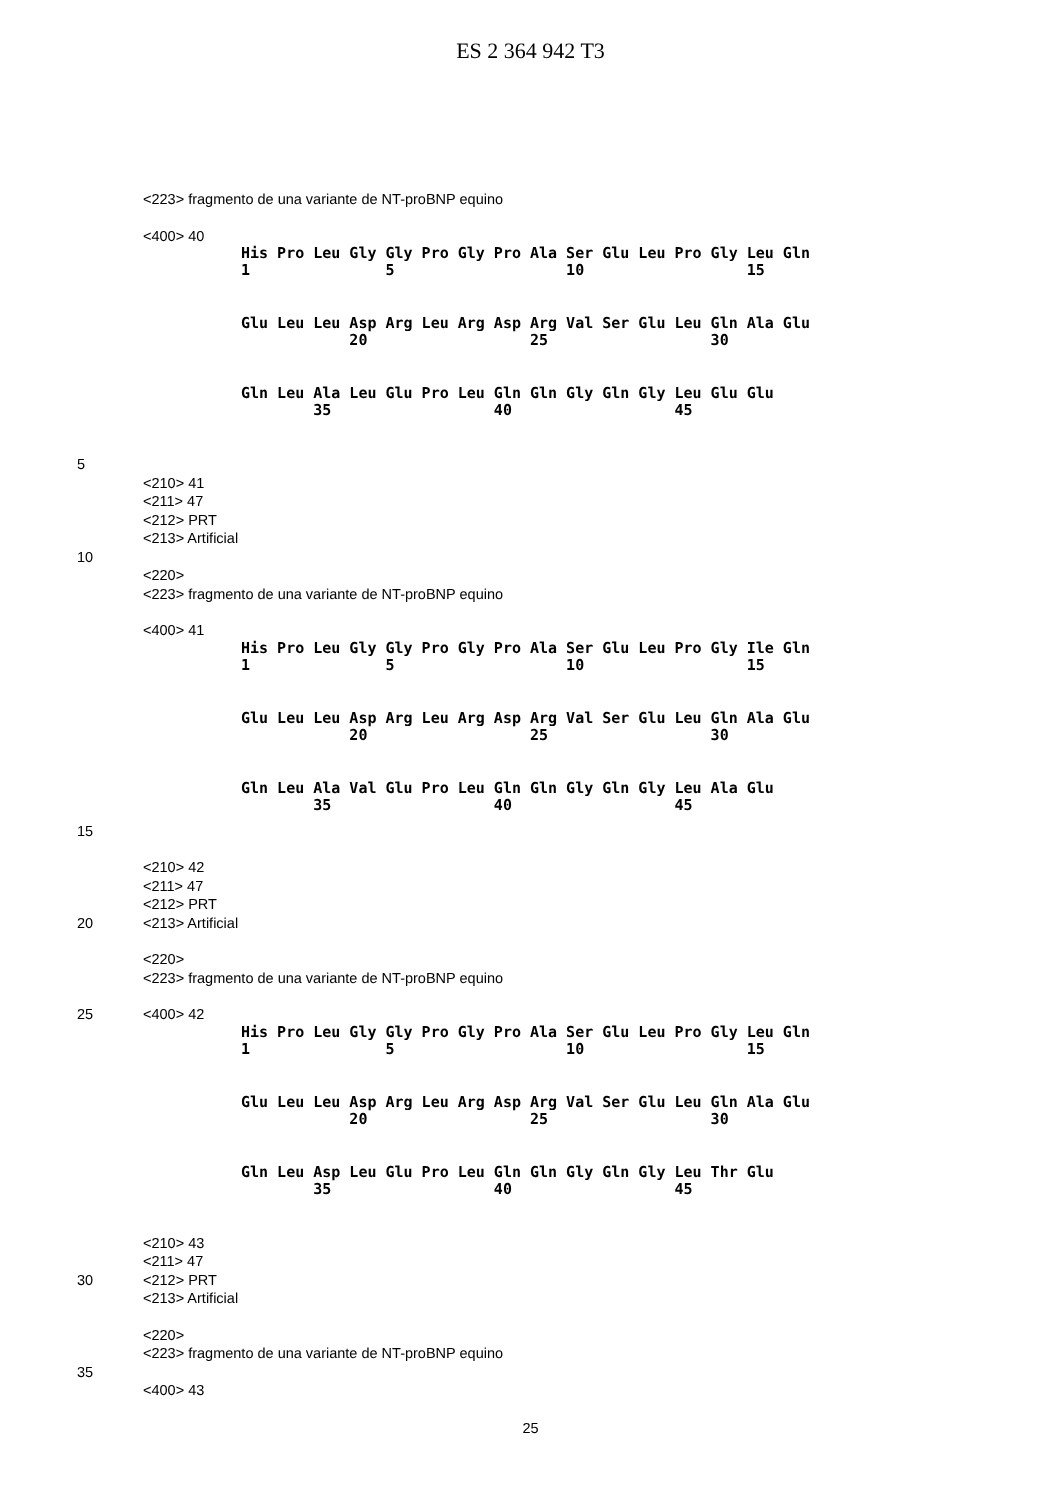ES 2 364 942 T3
<223> fragmento de una variante de NT-proBNP equino
<400> 40
His Pro Leu Gly Gly Pro Gly Pro Ala Ser Glu Leu Pro Gly Leu Gln 1 5 10 15
Glu Leu Leu Asp Arg Leu Arg Asp Arg Val Ser Glu Leu Gln Ala Glu 20 25 30
Gln Leu Ala Leu Glu Pro Leu Gln Gln Gly Gln Gly Leu Glu Glu 35 40 45
5
<210> 41
<211> 47
<212> PRT
<213> Artificial
10
<220>
<223> fragmento de una variante de NT-proBNP equino
<400> 41
His Pro Leu Gly Gly Pro Gly Pro Ala Ser Glu Leu Pro Gly Ile Gln 1 5 10 15
Glu Leu Leu Asp Arg Leu Arg Asp Arg Val Ser Glu Leu Gln Ala Glu 20 25 30
Gln Leu Ala Val Glu Pro Leu Gln Gln Gly Gln Gly Leu Ala Glu 35 40 45
15
<210> 42
<211> 47
<212> PRT
20 <213> Artificial
<220>
<223> fragmento de una variante de NT-proBNP equino
25 <400> 42
His Pro Leu Gly Gly Pro Gly Pro Ala Ser Glu Leu Pro Gly Leu Gln 1 5 10 15
Glu Leu Leu Asp Arg Leu Arg Asp Arg Val Ser Glu Leu Gln Ala Glu 20 25 30
Gln Leu Asp Leu Glu Pro Leu Gln Gln Gly Gln Gly Leu Thr Glu 35 40 45
<210> 43
<211> 47
30 <212> PRT
<213> Artificial
<220>
<223> fragmento de una variante de NT-proBNP equino
35
<400> 43
25